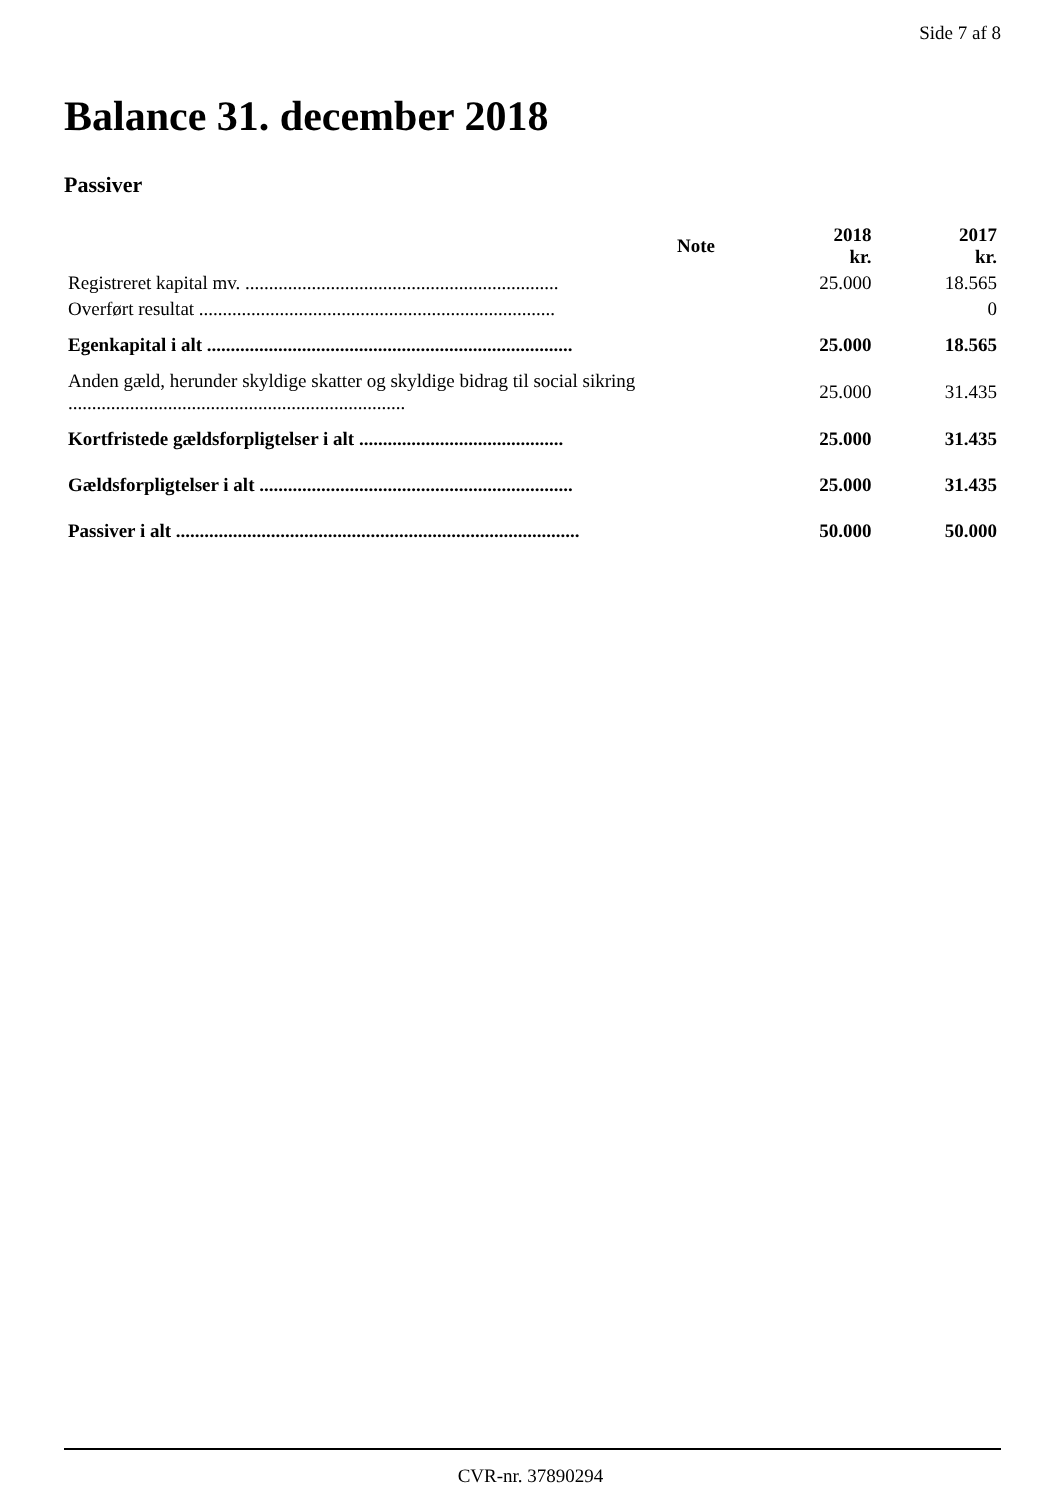Side 7 af 8
Balance 31. december 2018
Passiver
| | Note | 2018 kr. | 2017 kr. |
| --- | --- | --- | --- |
| Registreret kapital mv. .................................................................. | | 25.000 | 18.565 |
| Overført resultat ........................................................................... | | | 0 |
| Egenkapital i alt ............................................................................. | | 25.000 | 18.565 |
| Anden gæld, herunder skyldige skatter og skyldige bidrag til social sikring ....................................................................... | | 25.000 | 31.435 |
| Kortfristede gældsforpligtelser i alt ........................................... | | 25.000 | 31.435 |
| Gældsforpligtelser i alt .................................................................. | | 25.000 | 31.435 |
| Passiver i alt ..................................................................................... | | 50.000 | 50.000 |
CVR-nr. 37890294